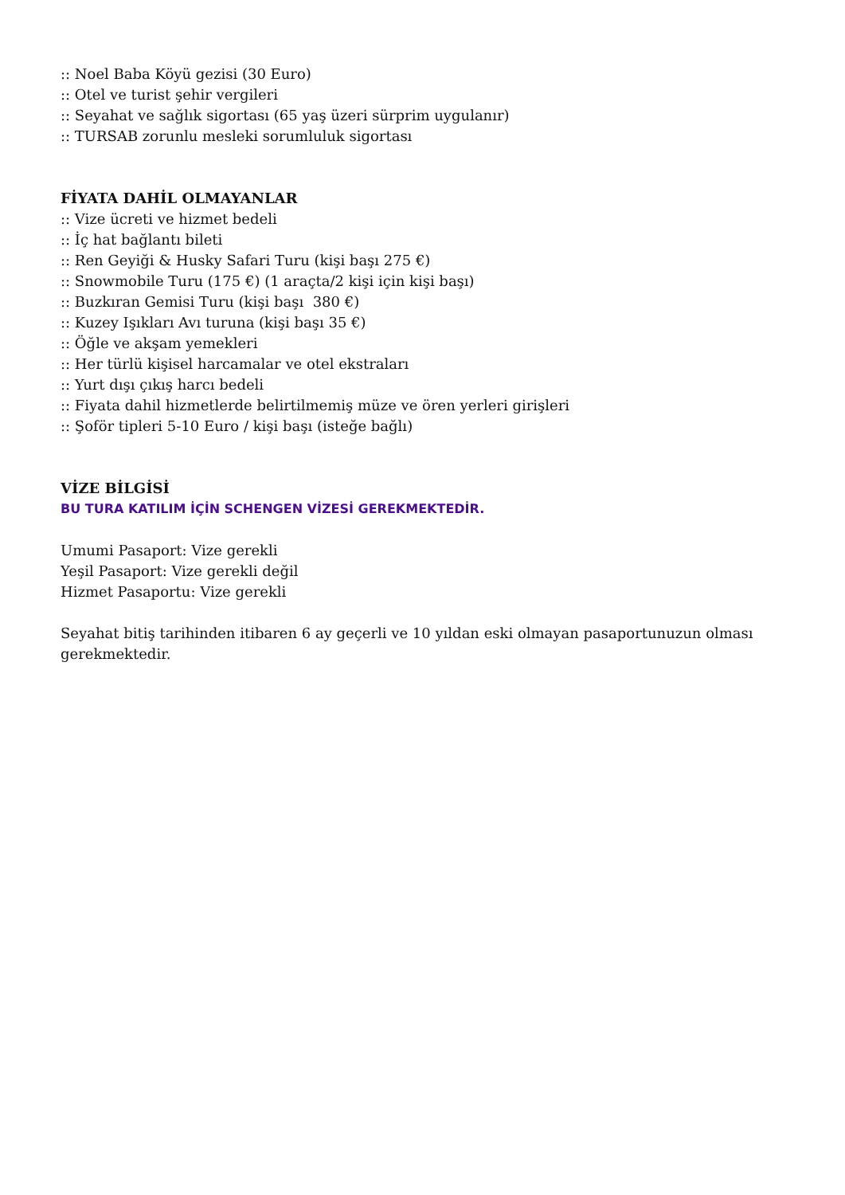:: Noel Baba Köyü gezisi (30 Euro)
:: Otel ve turist şehir vergileri
:: Seyahat ve sağlık sigortası (65 yaş üzeri sürprim uygulanır)
:: TURSAB zorunlu mesleki sorumluluk sigortası
FİYATA DAHİL OLMAYANLAR
:: Vize ücreti ve hizmet bedeli
:: İç hat bağlantı bileti
:: Ren Geyiği & Husky Safari Turu (kişi başı 275 €)
:: Snowmobile Turu (175 €) (1 araçta/2 kişi için kişi başı)
:: Buzkıran Gemisi Turu (kişi başı 380 €)
:: Kuzey Işıkları Avı turuna (kişi başı 35 €)
:: Öğle ve akşam yemekleri
:: Her türlü kişisel harcamalar ve otel ekstraları
:: Yurt dışı çıkış harcı bedeli
:: Fiyata dahil hizmetlerde belirtilmemiş müze ve ören yerleri girişleri
:: Şoför tipleri 5-10 Euro / kişi başı (isteğe bağlı)
VİZE BİLGİSİ
BU TURA KATILIM İÇİN SCHENGEN VİZESİ GEREKMEKTEDİR.
Umumi Pasaport: Vize gerekli
Yeşil Pasaport: Vize gerekli değil
Hizmet Pasaportu: Vize gerekli
Seyahat bitiş tarihinden itibaren 6 ay geçerli ve 10 yıldan eski olmayan pasaportunuzun olması gerekmektedir.